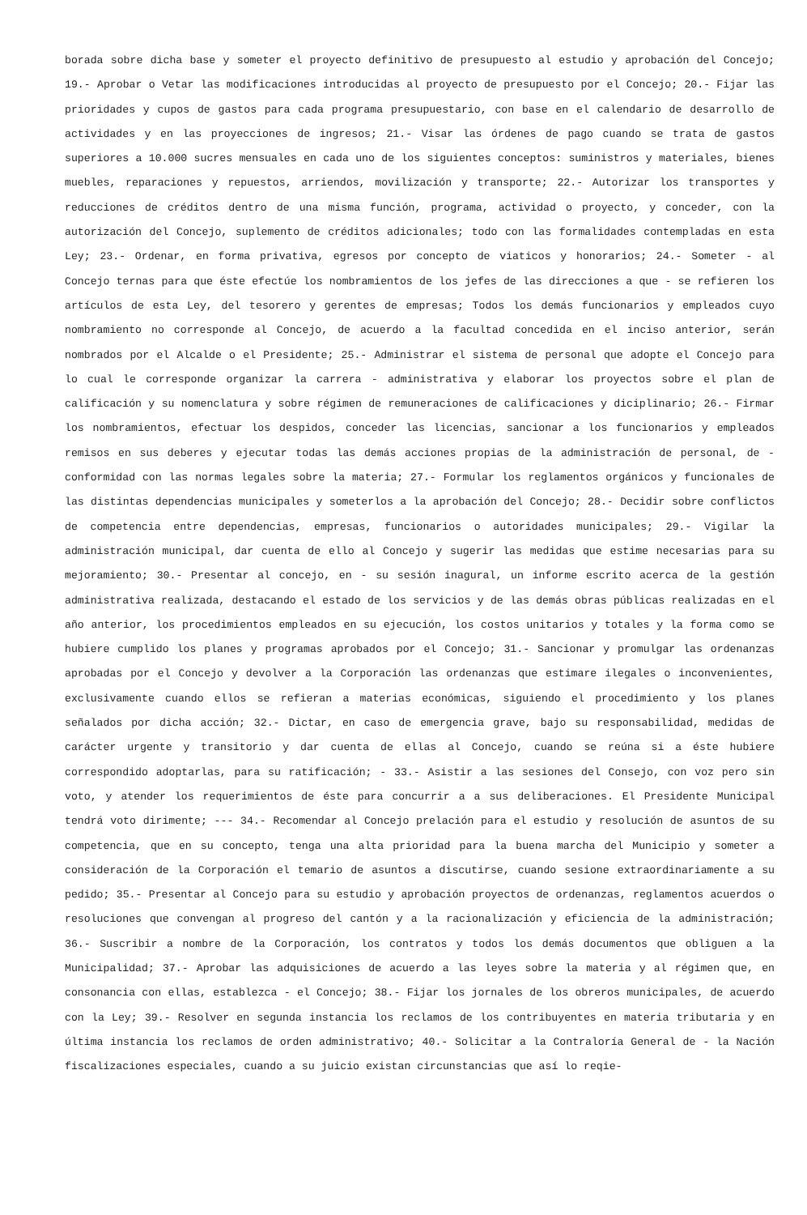borada sobre dicha base y someter el proyecto definitivo de presupuesto al estudio y aprobación del Concejo; 19.- Aprobar o Vetar las modificaciones introducidas al proyecto de presupuesto por el Concejo; 20.- Fijar las prioridades y cupos de gastos para cada programa presupuestario, con base en el calendario de desarrollo de actividades y en las proyecciones de ingresos; 21.- Visar las órdenes de pago cuando se trata de gastos superiores a 10.000 sucres mensuales en cada uno de los siguientes conceptos: suministros y materiales, bienes muebles, reparaciones y repuestos, arriendos, movilización y transporte; 22.- Autorizar los transportes y reducciones de créditos dentro de una misma función, programa, actividad o proyecto, y conceder, con la autorización del Concejo, suplemento de créditos adicionales; todo con las formalidades contempladas en esta Ley; 23.- Ordenar, en forma privativa, egresos por concepto de viaticos y honorarios; 24.- Someter - al Concejo ternas para que éste efectúe los nombramientos de los jefes de las direcciones a que - se refieren los artículos de esta Ley, del tesorero y gerentes de empresas; Todos los demás funcionarios y empleados cuyo nombramiento no corresponde al Concejo, de acuerdo a la facultad concedida en el inciso anterior, serán nombrados por el Alcalde o el Presidente; 25.- Administrar el sistema de personal que adopte el Concejo para lo cual le corresponde organizar la carrera - administrativa y elaborar los proyectos sobre el plan de calificación y su nomenclatura y sobre régimen de remuneraciones de calificaciones y diciplinario; 26.- Firmar los nombramientos, efectuar los despidos, conceder las licencias, sancionar a los funcionarios y empleados remisos en sus deberes y ejecutar todas las demás acciones propias de la administración de personal, de - conformidad con las normas legales sobre la materia; 27.- Formular los reglamentos orgánicos y funcionales de las distintas dependencias municipales y someterlos a la aprobación del Concejo; 28.- Decidir sobre conflictos de competencia entre dependencias, empresas, funcionarios o autoridades municipales; 29.- Vigilar la administración municipal, dar cuenta de ello al Concejo y sugerir las medidas que estime necesarias para su mejoramiento; 30.- Presentar al concejo, en - su sesión inagural, un informe escrito acerca de la gestión administrativa realizada, destacando el estado de los servicios y de las demás obras públicas realizadas en el año anterior, los procedimientos empleados en su ejecución, los costos unitarios y totales y la forma como se hubiere cumplido los planes y programas aprobados por el Concejo; 31.- Sancionar y promulgar las ordenanzas aprobadas por el Concejo y devolver a la Corporación las ordenanzas que estimare ilegales o inconvenientes, exclusivamente cuando ellos se refieran a materias económicas, siguiendo el procedimiento y los planes señalados por dicha acción; 32.- Dictar, en caso de emergencia grave, bajo su responsabilidad, medidas de carácter urgente y transitorio y dar cuenta de ellas al Concejo, cuando se reúna si a éste hubiere correspondido adoptarlas, para su ratificación; - 33.- Asistir a las sesiones del Consejo, con voz pero sin voto, y atender los requerimientos de éste para concurrir a a sus deliberaciones. El Presidente Municipal tendrá voto dirimente; --- 34.- Recomendar al Concejo prelación para el estudio y resolución de asuntos de su competencia, que en su concepto, tenga una alta prioridad para la buena marcha del Municipio y someter a consideración de la Corporación el temario de asuntos a discutirse, cuando sesione extraordinariamente a su pedido; 35.- Presentar al Concejo para su estudio y aprobación proyectos de ordenanzas, reglamentos acuerdos o resoluciones que convengan al progreso del cantón y a la racionalización y eficiencia de la administración; 36.- Suscribir a nombre de la Corporación, los contratos y todos los demás documentos que obliguen a la Municipalidad; 37.- Aprobar las adquisiciones de acuerdo a las leyes sobre la materia y al régimen que, en consonancia con ellas, establezca - el Concejo; 38.- Fijar los jornales de los obreros municipales, de acuerdo con la Ley; 39.- Resolver en segunda instancia los reclamos de los contribuyentes en materia tributaria y en última instancia los reclamos de orden administrativo; 40.- Solicitar a la Contraloría General de - la Nación fiscalizaciones especiales, cuando a su juicio existan circunstancias que así lo reqie-